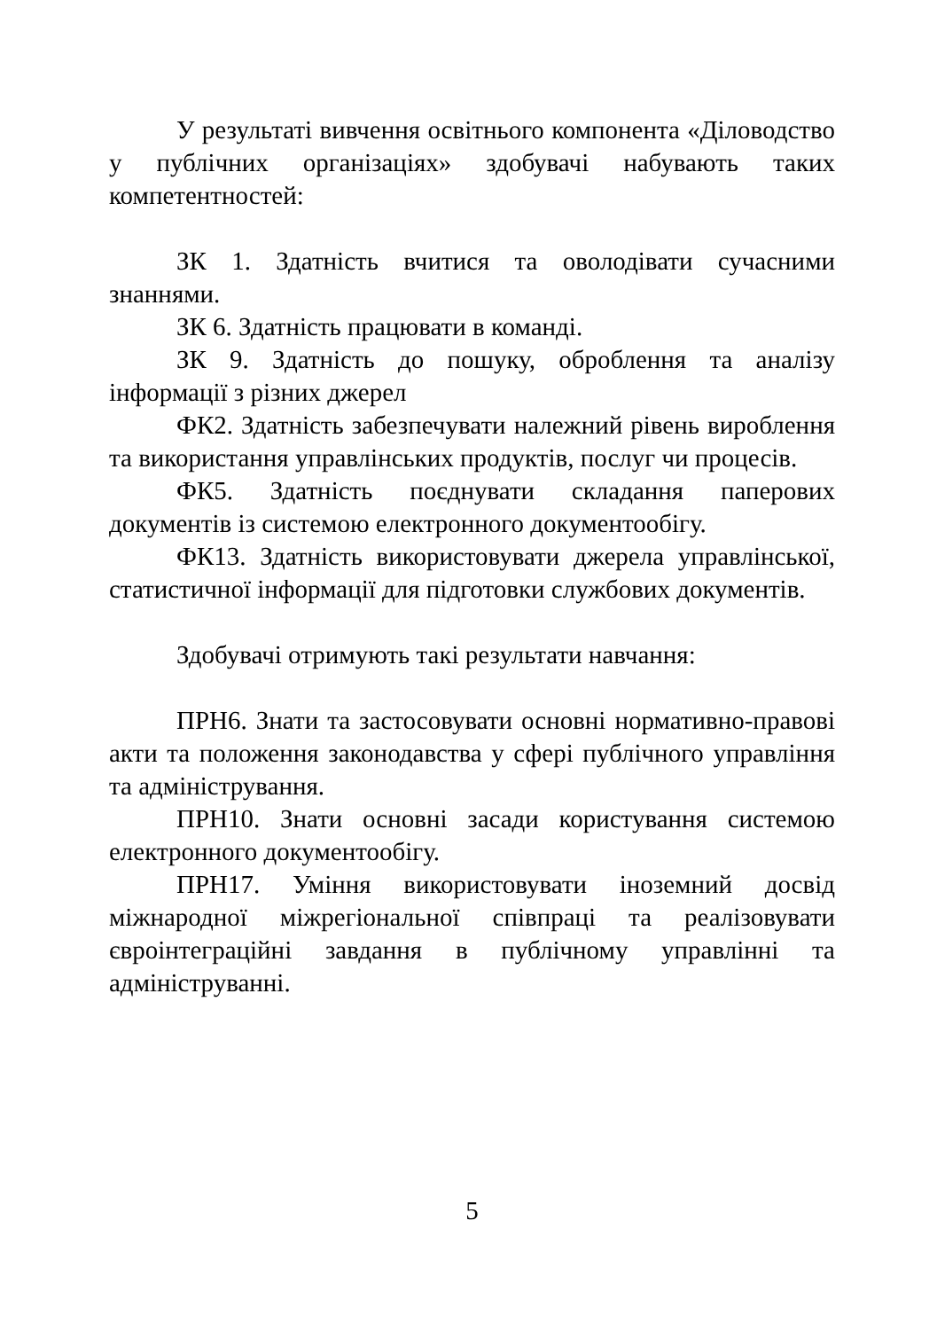У результаті вивчення освітнього компонента «Діловодство у публічних організаціях» здобувачі набувають таких компетентностей:
ЗК 1. Здатність вчитися та оволодівати сучасними знаннями.
ЗК 6. Здатність працювати в команді.
ЗК 9. Здатність до пошуку, оброблення та аналізу інформації з різних джерел
ФК2. Здатність забезпечувати належний рівень вироблення та використання управлінських продуктів, послуг чи процесів.
ФК5. Здатність поєднувати складання паперових документів із системою електронного документообігу.
ФК13. Здатність використовувати джерела управлінської, статистичної інформації для підготовки службових документів.
Здобувачі отримують такі результати навчання:
ПРН6. Знати та застосовувати основні нормативно-правові акти та положення законодавства у сфері публічного управління та адміністрування.
ПРН10. Знати основні засади користування системою електронного документообігу.
ПРН17. Уміння використовувати іноземний досвід міжнародної міжрегіональної співпраці та реалізовувати євроінтеграційні завдання в публічному управлінні та адмініструванні.
5